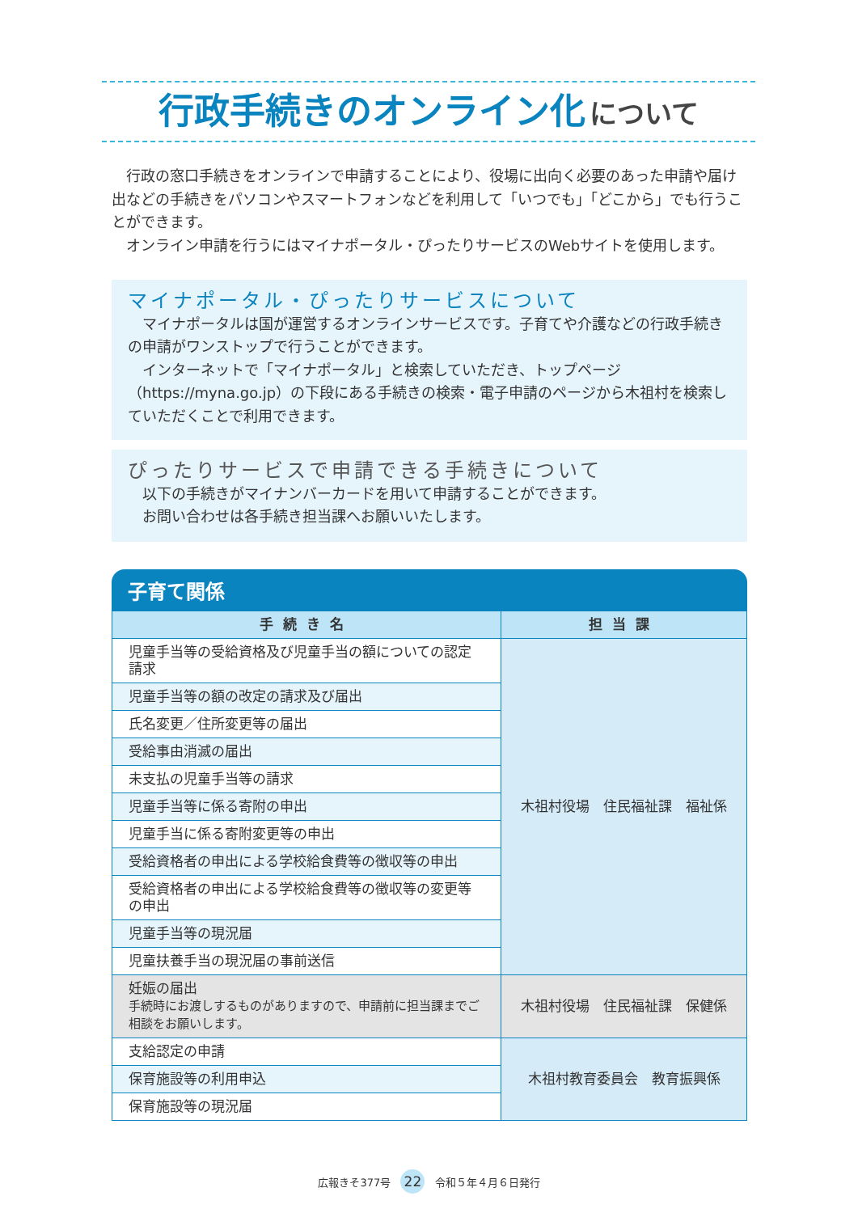行政手続きのオンライン化 について
　行政の窓口手続きをオンラインで申請することにより、役場に出向く必要のあった申請や届け出などの手続きをパソコンやスマートフォンなどを利用して「いつでも」「どこから」でも行うことができます。
　オンライン申請を行うにはマイナポータル・ぴったりサービスのWebサイトを使用します。
マイナポータル・ぴったりサービスについて
　マイナポータルは国が運営するオンラインサービスです。子育てや介護などの行政手続きの申請がワンストップで行うことができます。
　インターネットで「マイナポータル」と検索していただき、トップページ（https://myna.go.jp）の下段にある手続きの検索・電子申請のページから木祖村を検索していただくことで利用できます。
ぴったりサービスで申請できる手続きについて
　以下の手続きがマイナンバーカードを用いて申請することができます。
　お問い合わせは各手続き担当課へお願いいたします。
子育て関係
| 手続き名 | 担当課 |
| --- | --- |
| 児童手当等の受給資格及び児童手当の額についての認定請求 | 木祖村役場 住民福祉課 福祉係 |
| 児童手当等の額の改定の請求及び届出 | |
| 氏名変更／住所変更等の届出 | |
| 受給事由消滅の届出 | |
| 未支払の児童手当等の請求 | |
| 児童手当等に係る寄附の申出 | |
| 児童手当に係る寄附変更等の申出 | |
| 受給資格者の申出による学校給食費等の徴収等の申出 | |
| 受給資格者の申出による学校給食費等の徴収等の変更等の申出 | |
| 児童手当等の現況届 | |
| 児童扶養手当の現況届の事前送信 | |
| 妊娠の届出 手続時にお渡しするものがありますので、申請前に担当課までご相談をお願いします。 | 木祖村役場 住民福祉課 保健係 |
| 支給認定の申請 | 木祖村教育委員会 教育振興係 |
| 保育施設等の利用申込 | |
| 保育施設等の現況届 | |
広報きそ377号 22 令和５年４月６日発行